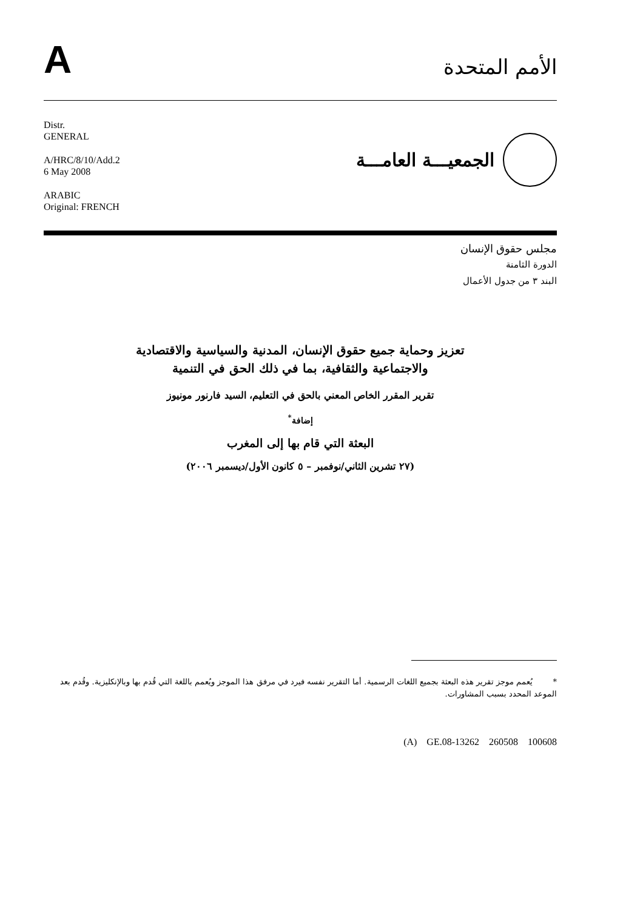A
الأمم المتحدة
Distr.
GENERAL
A/HRC/8/10/Add.2
6 May 2008
ARABIC
Original: FRENCH
الجمعيـــة العامـــة
مجلس حقوق الإنسان
الدورة الثامنة
البند ٣ من جدول الأعمال
تعزيز وحماية جميع حقوق الإنسان، المدنية والسياسية والاقتصادية
والاجتماعية والثقافية، بما في ذلك الحق في التنمية
تقرير المقرر الخاص المعني بالحق في التعليم، السيد فارنور مونيوز
إضافة<sup>*</sup>
البعثة التي قام بها إلى المغرب
(٢٧ تشرين الثاني/نوفمبر – ٥ كانون الأول/ديسمبر ٢٠٠٦)
* يُعمم موجز تقرير هذه البعثة بجميع اللغات الرسمية. أما التقرير نفسه فيرد في مرفق هذا الموجز ويُعمم باللغة التي قُدم بها وبالإنكليزية. وقُدم بعد الموعد المحدد بسبب المشاورات.
(A) GE.08-13262 260508 100608